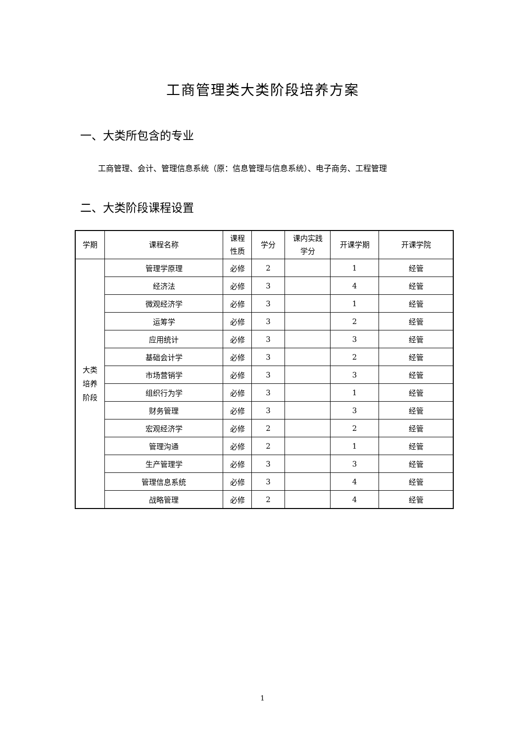工商管理类大类阶段培养方案
一、大类所包含的专业
工商管理、会计、管理信息系统（原：信息管理与信息系统）、电子商务、工程管理
二、大类阶段课程设置
| 学期 | 课程名称 | 课程 性质 | 学分 | 课内实践 学分 | 开课学期 | 开课学院 |
| --- | --- | --- | --- | --- | --- | --- |
| 大类 培养 阶段 | 管理学原理 | 必修 | 2 | | 1 | 经管 |
| | 经济法 | 必修 | 3 | | 4 | 经管 |
| | 微观经济学 | 必修 | 3 | | 1 | 经管 |
| | 运筹学 | 必修 | 3 | | 2 | 经管 |
| | 应用统计 | 必修 | 3 | | 3 | 经管 |
| | 基础会计学 | 必修 | 3 | | 2 | 经管 |
| | 市场营销学 | 必修 | 3 | | 3 | 经管 |
| | 组织行为学 | 必修 | 3 | | 1 | 经管 |
| | 财务管理 | 必修 | 3 | | 3 | 经管 |
| | 宏观经济学 | 必修 | 2 | | 2 | 经管 |
| | 管理沟通 | 必修 | 2 | | 1 | 经管 |
| | 生产管理学 | 必修 | 3 | | 3 | 经管 |
| | 管理信息系统 | 必修 | 3 | | 4 | 经管 |
| | 战略管理 | 必修 | 2 | | 4 | 经管 |
1